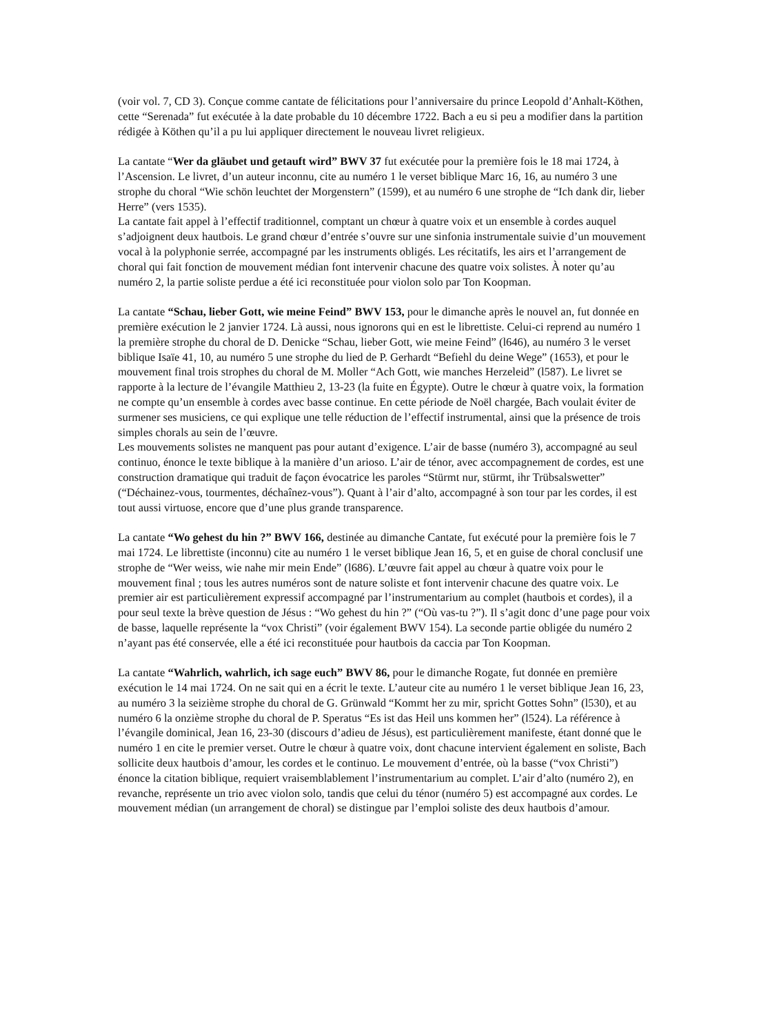(voir vol. 7, CD 3). Conçue comme cantate de félicitations pour l’anniversaire du prince Leopold d’Anhalt-Köthen, cette “Serenada” fut exécutée à la date probable du 10 décembre 1722. Bach a eu si peu a modifier dans la partition rédigée à Köthen qu’il a pu lui appliquer directement le nouveau livret religieux.
La cantate “Wer da gläubet und getauft wird” BWV 37 fut exécutée pour la première fois le 18 mai 1724, à l’Ascension. Le livret, d’un auteur inconnu, cite au numéro 1 le verset biblique Marc 16, 16, au numéro 3 une strophe du choral “Wie schön leuchtet der Morgenstern” (1599), et au numéro 6 une strophe de “Ich dank dir, lieber Herre” (vers 1535).
La cantate fait appel à l’effectif traditionnel, comptant un chœur à quatre voix et un ensemble à cordes auquel s’adjoignent deux hautbois. Le grand chœur d’entrée s’ouvre sur une sinfonia instrumentale suivie d’un mouvement vocal à la polyphonie serrée, accompagné par les instruments obligés. Les récitatifs, les airs et l’arrangement de choral qui fait fonction de mouvement médian font intervenir chacune des quatre voix solistes. À noter qu’au numéro 2, la partie soliste perdue a été ici reconstituée pour violon solo par Ton Koopman.
La cantate “Schau, lieber Gott, wie meine Feind” BWV 153, pour le dimanche après le nouvel an, fut donnée en première exécution le 2 janvier 1724. Là aussi, nous ignorons qui en est le librettiste. Celui-ci reprend au numéro 1 la première strophe du choral de D. Denicke “Schau, lieber Gott, wie meine Feind” (l646), au numéro 3 le verset biblique Isaïe 41, 10, au numéro 5 une strophe du lied de P. Gerhardt “Befiehl du deine Wege” (1653), et pour le mouvement final trois strophes du choral de M. Moller “Ach Gott, wie manches Herzeleid” (l587). Le livret se rapporte à la lecture de l’évangile Matthieu 2, 13-23 (la fuite en Égypte). Outre le chœur à quatre voix, la formation ne compte qu’un ensemble à cordes avec basse continue. En cette période de Noël chargée, Bach voulait éviter de surmener ses musiciens, ce qui explique une telle réduction de l’effectif instrumental, ainsi que la présence de trois simples chorals au sein de l’œuvre.
Les mouvements solistes ne manquent pas pour autant d’exigence. L’air de basse (numéro 3), accompagné au seul continuo, énonce le texte biblique à la manière d’un arioso. L’air de ténor, avec accompagnement de cordes, est une construction dramatique qui traduit de façon évocatrice les paroles “Stürmt nur, stürmt, ihr Trübsalswetter” (“Déchainez-vous, tourmentes, déchaînez-vous”). Quant à l’air d’alto, accompagné à son tour par les cordes, il est tout aussi virtuose, encore que d’une plus grande transparence.
La cantate “Wo gehest du hin ?” BWV 166, destinée au dimanche Cantate, fut exécuté pour la première fois le 7 mai 1724. Le librettiste (inconnu) cite au numéro 1 le verset biblique Jean 16, 5, et en guise de choral conclusif une strophe de “Wer weiss, wie nahe mir mein Ende” (l686). L’œuvre fait appel au chœur à quatre voix pour le mouvement final ; tous les autres numéros sont de nature soliste et font intervenir chacune des quatre voix. Le premier air est particulièrement expressif accompagné par l’instrumentarium au complet (hautbois et cordes), il a pour seul texte la brève question de Jésus : “Wo gehest du hin ?” (“Où vas-tu ?”). Il s’agit donc d’une page pour voix de basse, laquelle représente la “vox Christi” (voir également BWV 154). La seconde partie obligée du numéro 2 n’ayant pas été conservée, elle a été ici reconstituée pour hautbois da caccia par Ton Koopman.
La cantate “Wahrlich, wahrlich, ich sage euch” BWV 86, pour le dimanche Rogate, fut donnée en première exécution le 14 mai 1724. On ne sait qui en a écrit le texte. L’auteur cite au numéro 1 le verset biblique Jean 16, 23, au numéro 3 la seizième strophe du choral de G. Grünwald “Kommt her zu mir, spricht Gottes Sohn” (l530), et au numéro 6 la onzième strophe du choral de P. Speratus “Es ist das Heil uns kommen her” (l524). La référence à l’évangile dominical, Jean 16, 23-30 (discours d’adieu de Jésus), est particulièrement manifeste, étant donné que le numéro 1 en cite le premier verset. Outre le chœur à quatre voix, dont chacune intervient également en soliste, Bach sollicite deux hautbois d’amour, les cordes et le continuo. Le mouvement d’entrée, où la basse (“vox Christi”) énonce la citation biblique, requiert vraisemblablement l’instrumentarium au complet. L’air d’alto (numéro 2), en revanche, représente un trio avec violon solo, tandis que celui du ténor (numéro 5) est accompagné aux cordes. Le mouvement médian (un arrangement de choral) se distingue par l’emploi soliste des deux hautbois d’amour.